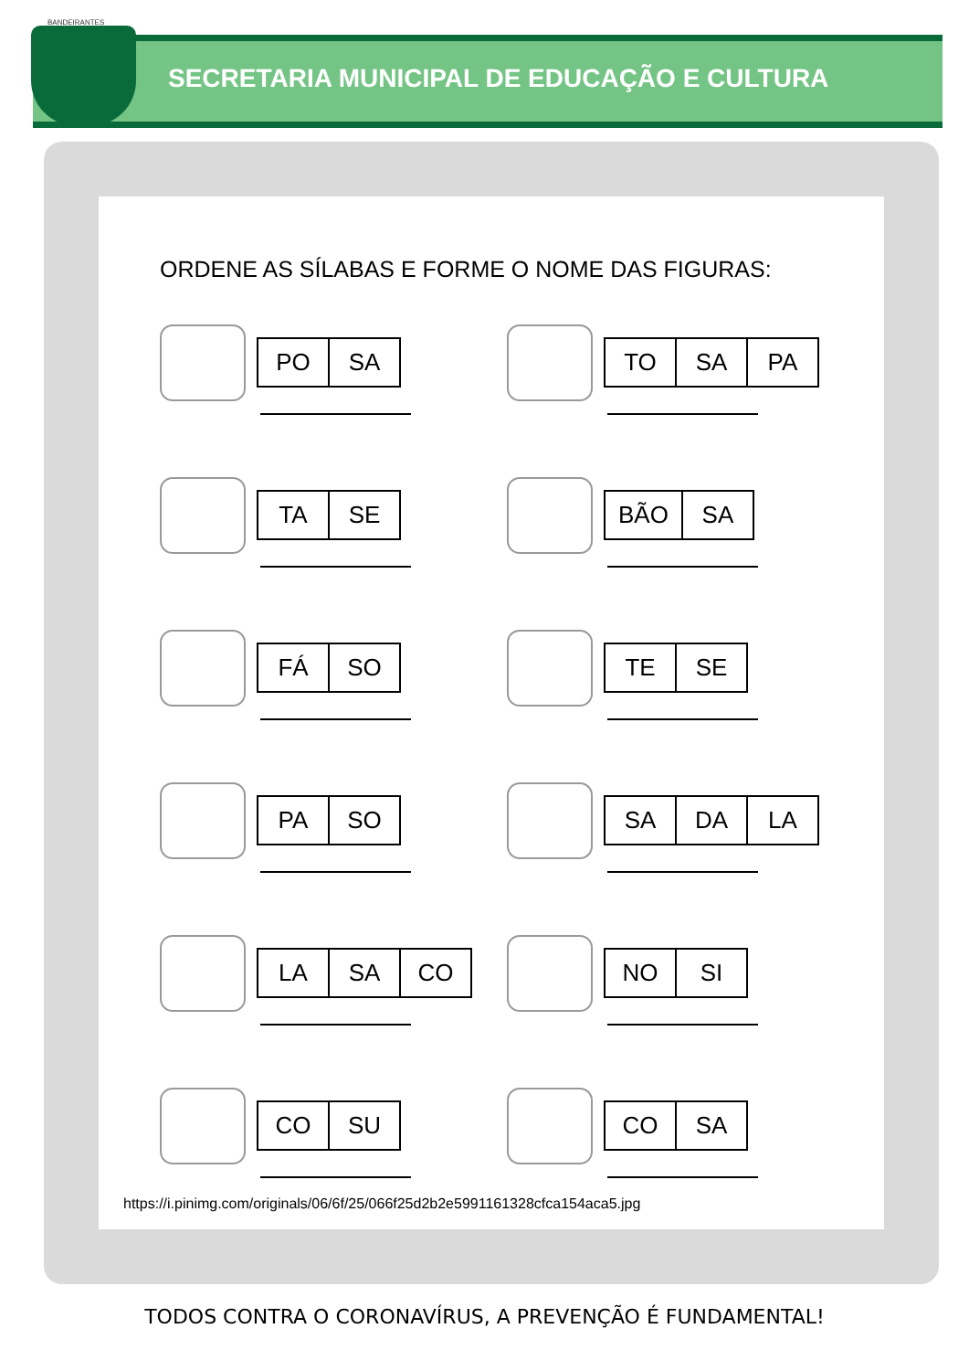SECRETARIA MUNICIPAL DE EDUCAÇÃO E CULTURA
BANDEIRANTES
ORDENE AS SÍLABAS E FORME O NOME DAS FIGURAS:
PO SA
TO SA PA
TA SE
BÃO SA
FÁ SO
TE SE
PA SO
SA DA LA
LA SA CO
NO SI
CO SU
CO SA
https://i.pinimg.com/originals/06/6f/25/066f25d2b2e5991161328cfca154aca5.jpg
TODOS CONTRA O CORONAVÍRUS, A PREVENÇÃO É FUNDAMENTAL!